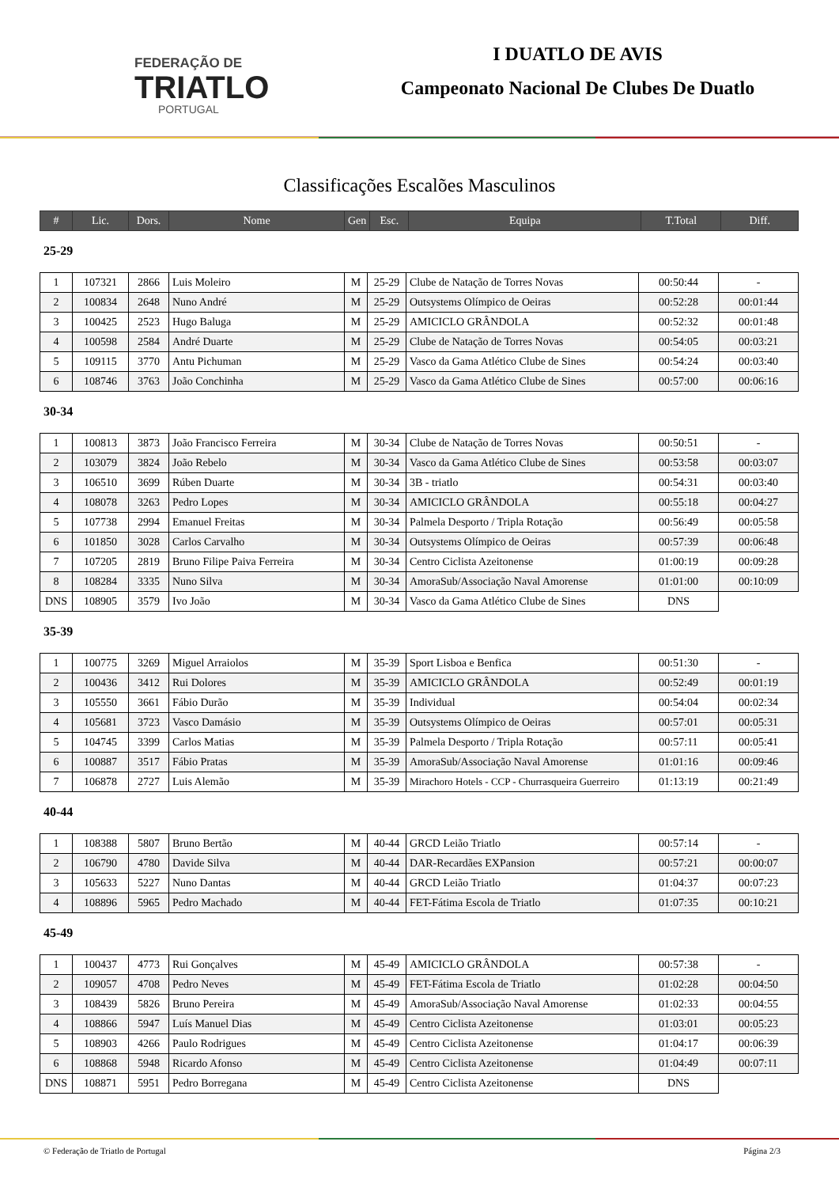FEDERAÇÃO DE
TRIATLO
PORTUGAL
I DUATLO DE AVIS
Campeonato Nacional De Clubes De Duatlo
Classificações Escalões Masculinos
| # | Lic. | Dors. | Nome | Gen | Esc. | Equipa | T.Total | Diff. |
| --- | --- | --- | --- | --- | --- | --- | --- | --- |
25-29
| 1 | 107321 | 2866 | Luis Moleiro | M | 25-29 | Clube de Natação de Torres Novas | 00:50:44 | - |
| 2 | 100834 | 2648 | Nuno André | M | 25-29 | Outsystems Olímpico de Oeiras | 00:52:28 | 00:01:44 |
| 3 | 100425 | 2523 | Hugo Baluga | M | 25-29 | AMICICLO GRÂNDOLA | 00:52:32 | 00:01:48 |
| 4 | 100598 | 2584 | André Duarte | M | 25-29 | Clube de Natação de Torres Novas | 00:54:05 | 00:03:21 |
| 5 | 109115 | 3770 | Antu Pichuman | M | 25-29 | Vasco da Gama Atlético Clube de Sines | 00:54:24 | 00:03:40 |
| 6 | 108746 | 3763 | João Conchinha | M | 25-29 | Vasco da Gama Atlético Clube de Sines | 00:57:00 | 00:06:16 |
30-34
| 1 | 100813 | 3873 | João Francisco Ferreira | M | 30-34 | Clube de Natação de Torres Novas | 00:50:51 | - |
| 2 | 103079 | 3824 | João Rebelo | M | 30-34 | Vasco da Gama Atlético Clube de Sines | 00:53:58 | 00:03:07 |
| 3 | 106510 | 3699 | Rúben Duarte | M | 30-34 | 3B - triatlo | 00:54:31 | 00:03:40 |
| 4 | 108078 | 3263 | Pedro Lopes | M | 30-34 | AMICICLO GRÂNDOLA | 00:55:18 | 00:04:27 |
| 5 | 107738 | 2994 | Emanuel Freitas | M | 30-34 | Palmela Desporto / Tripla Rotação | 00:56:49 | 00:05:58 |
| 6 | 101850 | 3028 | Carlos Carvalho | M | 30-34 | Outsystems Olímpico de Oeiras | 00:57:39 | 00:06:48 |
| 7 | 107205 | 2819 | Bruno Filipe Paiva Ferreira | M | 30-34 | Centro Ciclista Azeitonense | 01:00:19 | 00:09:28 |
| 8 | 108284 | 3335 | Nuno Silva | M | 30-34 | AmoraSub/Associação Naval Amorense | 01:01:00 | 00:10:09 |
| DNS | 108905 | 3579 | Ivo João | M | 30-34 | Vasco da Gama Atlético Clube de Sines | DNS | |
35-39
| 1 | 100775 | 3269 | Miguel Arraiolos | M | 35-39 | Sport Lisboa e Benfica | 00:51:30 | - |
| 2 | 100436 | 3412 | Rui Dolores | M | 35-39 | AMICICLO GRÂNDOLA | 00:52:49 | 00:01:19 |
| 3 | 105550 | 3661 | Fábio Durão | M | 35-39 | Individual | 00:54:04 | 00:02:34 |
| 4 | 105681 | 3723 | Vasco Damásio | M | 35-39 | Outsystems Olímpico de Oeiras | 00:57:01 | 00:05:31 |
| 5 | 104745 | 3399 | Carlos Matias | M | 35-39 | Palmela Desporto / Tripla Rotação | 00:57:11 | 00:05:41 |
| 6 | 100887 | 3517 | Fábio Pratas | M | 35-39 | AmoraSub/Associação Naval Amorense | 01:01:16 | 00:09:46 |
| 7 | 106878 | 2727 | Luis Alemão | M | 35-39 | Mirachoro Hotels - CCP - Churrasqueira Guerreiro | 01:13:19 | 00:21:49 |
40-44
| 1 | 108388 | 5807 | Bruno Bertão | M | 40-44 | GRCD Leião Triatlo | 00:57:14 | - |
| 2 | 106790 | 4780 | Davide Silva | M | 40-44 | DAR-Recardães EXPansion | 00:57:21 | 00:00:07 |
| 3 | 105633 | 5227 | Nuno Dantas | M | 40-44 | GRCD Leião Triatlo | 01:04:37 | 00:07:23 |
| 4 | 108896 | 5965 | Pedro Machado | M | 40-44 | FET-Fátima Escola de Triatlo | 01:07:35 | 00:10:21 |
45-49
| 1 | 100437 | 4773 | Rui Gonçalves | M | 45-49 | AMICICLO GRÂNDOLA | 00:57:38 | - |
| 2 | 109057 | 4708 | Pedro Neves | M | 45-49 | FET-Fátima Escola de Triatlo | 01:02:28 | 00:04:50 |
| 3 | 108439 | 5826 | Bruno Pereira | M | 45-49 | AmoraSub/Associação Naval Amorense | 01:02:33 | 00:04:55 |
| 4 | 108866 | 5947 | Luís Manuel Dias | M | 45-49 | Centro Ciclista Azeitonense | 01:03:01 | 00:05:23 |
| 5 | 108903 | 4266 | Paulo Rodrigues | M | 45-49 | Centro Ciclista Azeitonense | 01:04:17 | 00:06:39 |
| 6 | 108868 | 5948 | Ricardo Afonso | M | 45-49 | Centro Ciclista Azeitonense | 01:04:49 | 00:07:11 |
| DNS | 108871 | 5951 | Pedro Borregana | M | 45-49 | Centro Ciclista Azeitonense | DNS | |
© Federação de Triatlo de Portugal Página 2/3